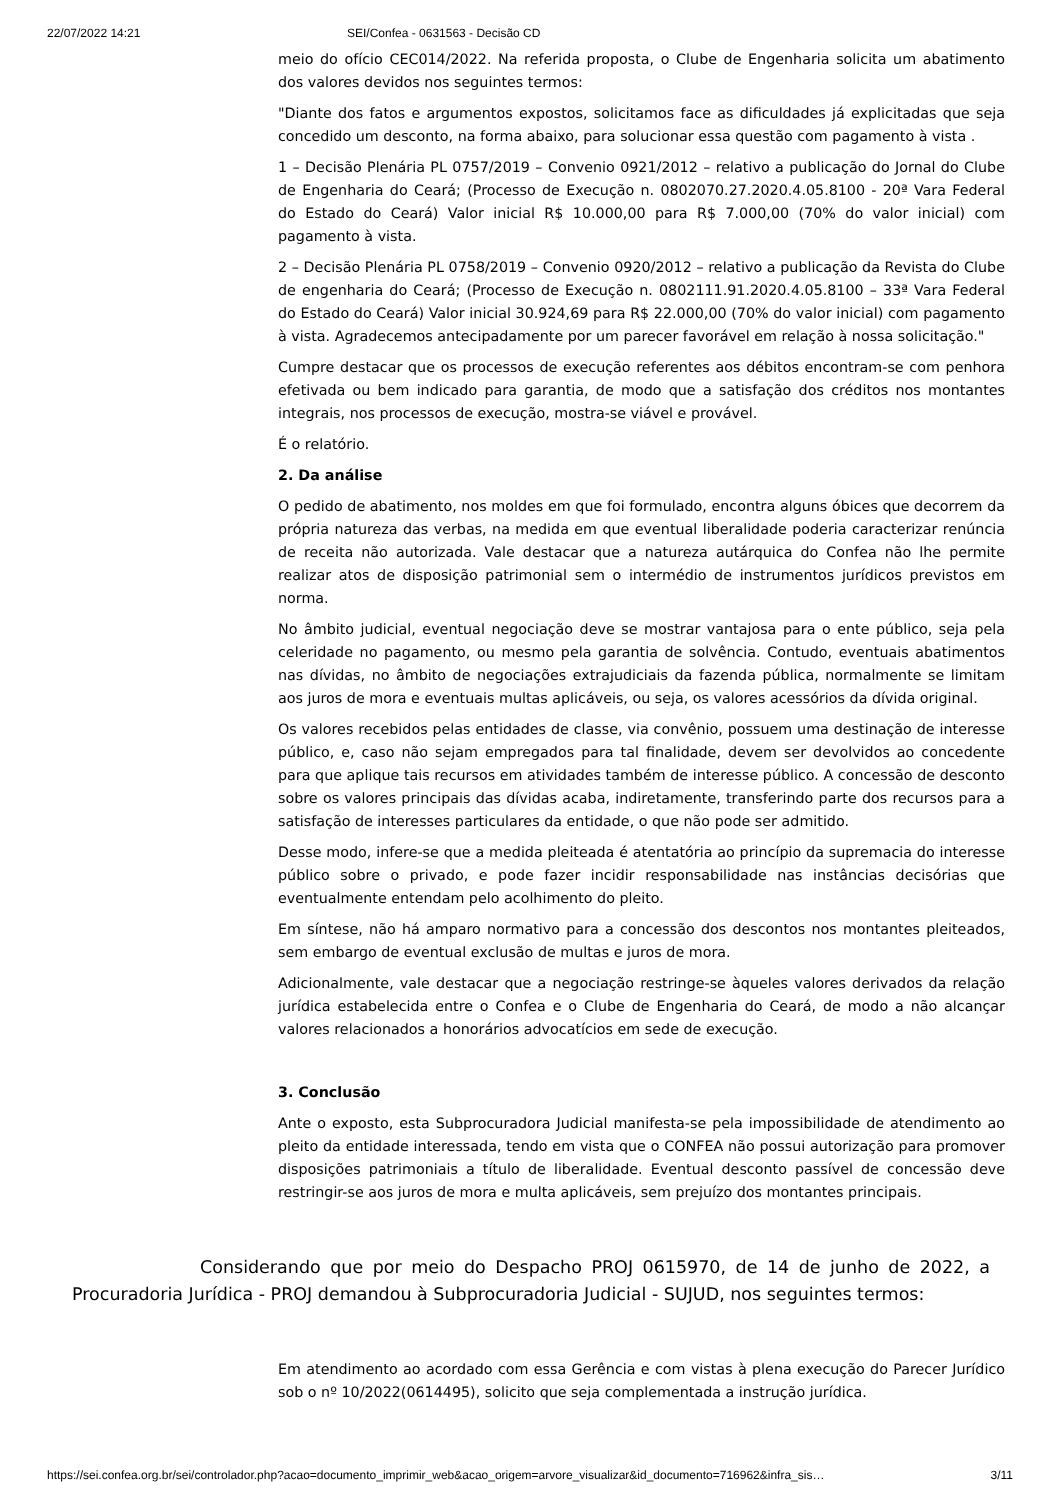22/07/2022 14:21 SEI/Confea - 0631563 - Decisão CD
meio do ofício CEC014/2022. Na referida proposta, o Clube de Engenharia solicita um abatimento dos valores devidos nos seguintes termos:
"Diante dos fatos e argumentos expostos, solicitamos face as dificuldades já explicitadas que seja concedido um desconto, na forma abaixo, para solucionar essa questão com pagamento à vista .
1 – Decisão Plenária PL 0757/2019 – Convenio 0921/2012 – relativo a publicação do Jornal do Clube de Engenharia do Ceará; (Processo de Execução n. 0802070.27.2020.4.05.8100 - 20ª Vara Federal do Estado do Ceará) Valor inicial R$ 10.000,00 para R$ 7.000,00 (70% do valor inicial) com pagamento à vista.
2 – Decisão Plenária PL 0758/2019 – Convenio 0920/2012 – relativo a publicação da Revista do Clube de engenharia do Ceará; (Processo de Execução n. 0802111.91.2020.4.05.8100 – 33ª Vara Federal do Estado do Ceará) Valor inicial 30.924,69 para R$ 22.000,00 (70% do valor inicial) com pagamento à vista. Agradecemos antecipadamente por um parecer favorável em relação à nossa solicitação."
Cumpre destacar que os processos de execução referentes aos débitos encontram-se com penhora efetivada ou bem indicado para garantia, de modo que a satisfação dos créditos nos montantes integrais, nos processos de execução, mostra-se viável e provável.
É o relatório.
2. Da análise
O pedido de abatimento, nos moldes em que foi formulado, encontra alguns óbices que decorrem da própria natureza das verbas, na medida em que eventual liberalidade poderia caracterizar renúncia de receita não autorizada. Vale destacar que a natureza autárquica do Confea não lhe permite realizar atos de disposição patrimonial sem o intermédio de instrumentos jurídicos previstos em norma.
No âmbito judicial, eventual negociação deve se mostrar vantajosa para o ente público, seja pela celeridade no pagamento, ou mesmo pela garantia de solvência. Contudo, eventuais abatimentos nas dívidas, no âmbito de negociações extrajudiciais da fazenda pública, normalmente se limitam aos juros de mora e eventuais multas aplicáveis, ou seja, os valores acessórios da dívida original.
Os valores recebidos pelas entidades de classe, via convênio, possuem uma destinação de interesse público, e, caso não sejam empregados para tal finalidade, devem ser devolvidos ao concedente para que aplique tais recursos em atividades também de interesse público. A concessão de desconto sobre os valores principais das dívidas acaba, indiretamente, transferindo parte dos recursos para a satisfação de interesses particulares da entidade, o que não pode ser admitido.
Desse modo, infere-se que a medida pleiteada é atentatória ao princípio da supremacia do interesse público sobre o privado, e pode fazer incidir responsabilidade nas instâncias decisórias que eventualmente entendam pelo acolhimento do pleito.
Em síntese, não há amparo normativo para a concessão dos descontos nos montantes pleiteados, sem embargo de eventual exclusão de multas e juros de mora.
Adicionalmente, vale destacar que a negociação restringe-se àqueles valores derivados da relação jurídica estabelecida entre o Confea e o Clube de Engenharia do Ceará, de modo a não alcançar valores relacionados a honorários advocatícios em sede de execução.
3. Conclusão
Ante o exposto, esta Subprocuradora Judicial manifesta-se pela impossibilidade de atendimento ao pleito da entidade interessada, tendo em vista que o CONFEA não possui autorização para promover disposições patrimoniais a título de liberalidade. Eventual desconto passível de concessão deve restringir-se aos juros de mora e multa aplicáveis, sem prejuízo dos montantes principais.
Considerando que por meio do Despacho PROJ 0615970, de 14 de junho de 2022, a Procuradoria Jurídica - PROJ demandou à Subprocuradoria Judicial - SUJUD, nos seguintes termos:
Em atendimento ao acordado com essa Gerência e com vistas à plena execução do Parecer Jurídico sob o nº 10/2022(0614495), solicito que seja complementada a instrução jurídica.
https://sei.confea.org.br/sei/controlador.php?acao=documento_imprimir_web&acao_origem=arvore_visualizar&id_documento=716962&infra_sis… 3/11